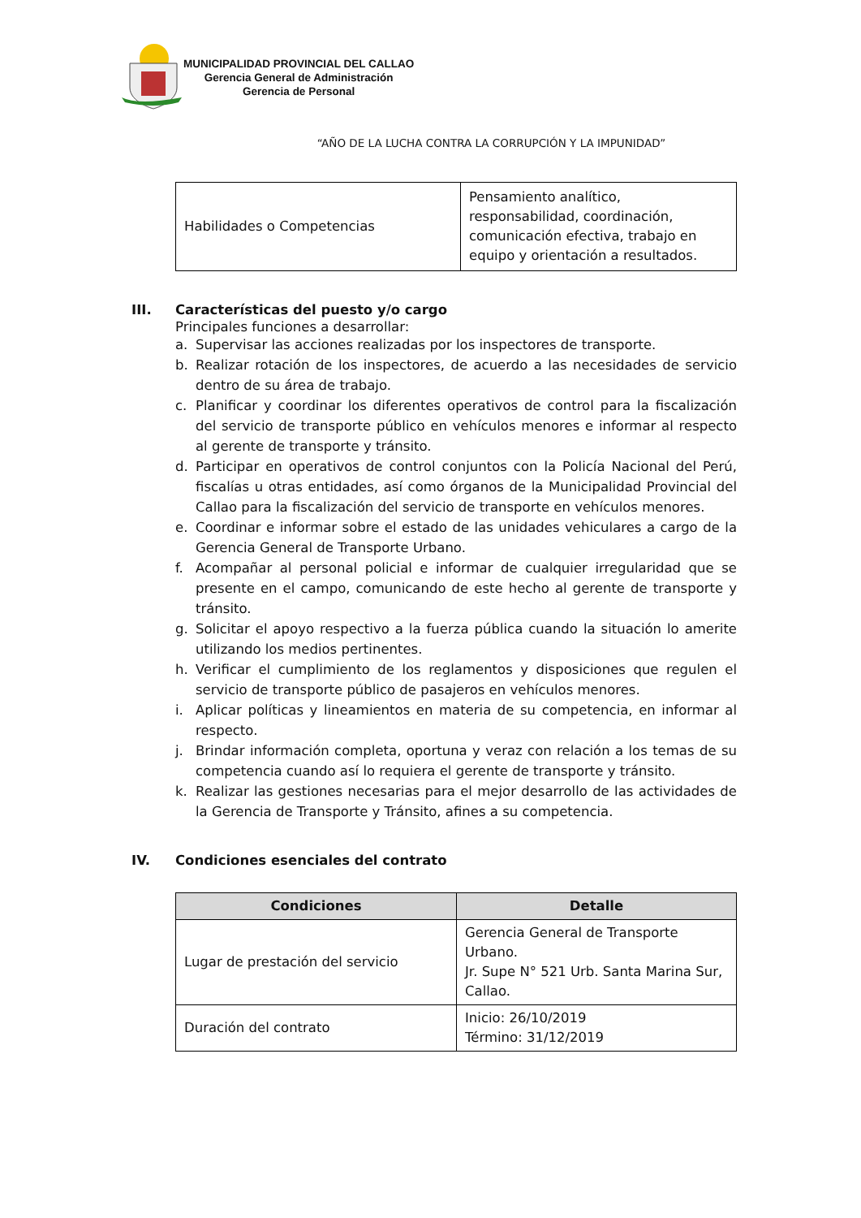MUNICIPALIDAD PROVINCIAL DEL CALLAO
Gerencia General de Administración
Gerencia de Personal
“AÑO DE LA LUCHA CONTRA LA CORRUPCIÓN Y LA IMPUNIDAD”
| Habilidades o Competencias | Pensamiento analítico, responsabilidad, coordinación, comunicación efectiva, trabajo en equipo y orientación a resultados. |
III. Características del puesto y/o cargo
Principales funciones a desarrollar:
a. Supervisar las acciones realizadas por los inspectores de transporte.
b. Realizar rotación de los inspectores, de acuerdo a las necesidades de servicio dentro de su área de trabajo.
c. Planificar y coordinar los diferentes operativos de control para la fiscalización del servicio de transporte público en vehículos menores e informar al respecto al gerente de transporte y tránsito.
d. Participar en operativos de control conjuntos con la Policía Nacional del Perú, fiscalías u otras entidades, así como órganos de la Municipalidad Provincial del Callao para la fiscalización del servicio de transporte en vehículos menores.
e. Coordinar e informar sobre el estado de las unidades vehiculares a cargo de la Gerencia General de Transporte Urbano.
f. Acompañar al personal policial e informar de cualquier irregularidad que se presente en el campo, comunicando de este hecho al gerente de transporte y tránsito.
g. Solicitar el apoyo respectivo a la fuerza pública cuando la situación lo amerite utilizando los medios pertinentes.
h. Verificar el cumplimiento de los reglamentos y disposiciones que regulen el servicio de transporte público de pasajeros en vehículos menores.
i. Aplicar políticas y lineamientos en materia de su competencia, en informar al respecto.
j. Brindar información completa, oportuna y veraz con relación a los temas de su competencia cuando así lo requiera el gerente de transporte y tránsito.
k. Realizar las gestiones necesarias para el mejor desarrollo de las actividades de la Gerencia de Transporte y Tránsito, afines a su competencia.
IV. Condiciones esenciales del contrato
| Condiciones | Detalle |
| --- | --- |
| Lugar de prestación del servicio | Gerencia General de Transporte Urbano. Jr. Supe N° 521 Urb. Santa Marina Sur, Callao. |
| Duración del contrato | Inicio: 26/10/2019 Término: 31/12/2019 |